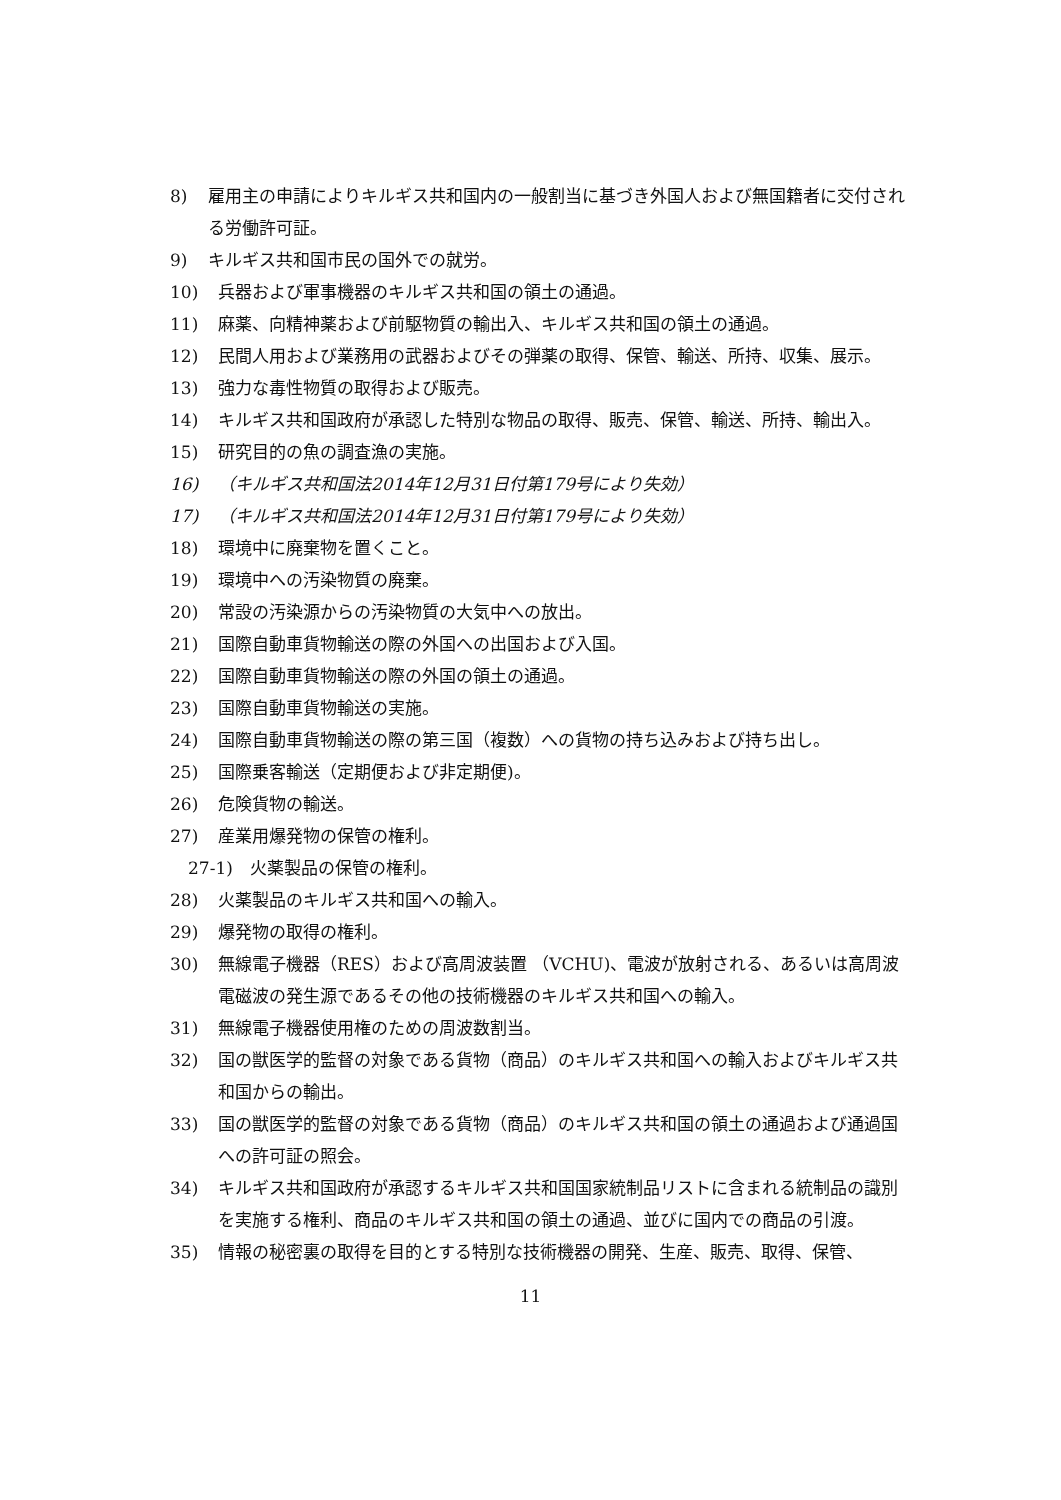8) 雇用主の申請によりキルギス共和国内の一般割当に基づき外国人および無国籍者に交付される労働許可証。
9) キルギス共和国市民の国外での就労。
10) 兵器および軍事機器のキルギス共和国の領土の通過。
11) 麻薬、向精神薬および前駆物質の輸出入、キルギス共和国の領土の通過。
12) 民間人用および業務用の武器およびその弾薬の取得、保管、輸送、所持、収集、展示。
13) 強力な毒性物質の取得および販売。
14) キルギス共和国政府が承認した特別な物品の取得、販売、保管、輸送、所持、輸出入。
15) 研究目的の魚の調査漁の実施。
16) （キルギス共和国法2014年12月31日付第179号により失効）
17) （キルギス共和国法2014年12月31日付第179号により失効）
18) 環境中に廃棄物を置くこと。
19) 環境中への汚染物質の廃棄。
20) 常設の汚染源からの汚染物質の大気中への放出。
21) 国際自動車貨物輸送の際の外国への出国および入国。
22) 国際自動車貨物輸送の際の外国の領土の通過。
23) 国際自動車貨物輸送の実施。
24) 国際自動車貨物輸送の際の第三国（複数）への貨物の持ち込みおよび持ち出し。
25) 国際乗客輸送（定期便および非定期便)。
26) 危険貨物の輸送。
27) 産業用爆発物の保管の権利。
27-1) 火薬製品の保管の権利。
28) 火薬製品のキルギス共和国への輸入。
29) 爆発物の取得の権利。
30) 無線電子機器（RES）および高周波装置 （VCHU)、電波が放射される、あるいは高周波電磁波の発生源であるその他の技術機器のキルギス共和国への輸入。
31) 無線電子機器使用権のための周波数割当。
32) 国の獣医学的監督の対象である貨物（商品）のキルギス共和国への輸入およびキルギス共和国からの輸出。
33) 国の獣医学的監督の対象である貨物（商品）のキルギス共和国の領土の通過および通過国への許可証の照会。
34) キルギス共和国政府が承認するキルギス共和国国家統制品リストに含まれる統制品の識別を実施する権利、商品のキルギス共和国の領土の通過、並びに国内での商品の引渡。
35) 情報の秘密裏の取得を目的とする特別な技術機器の開発、生産、販売、取得、保管、
11